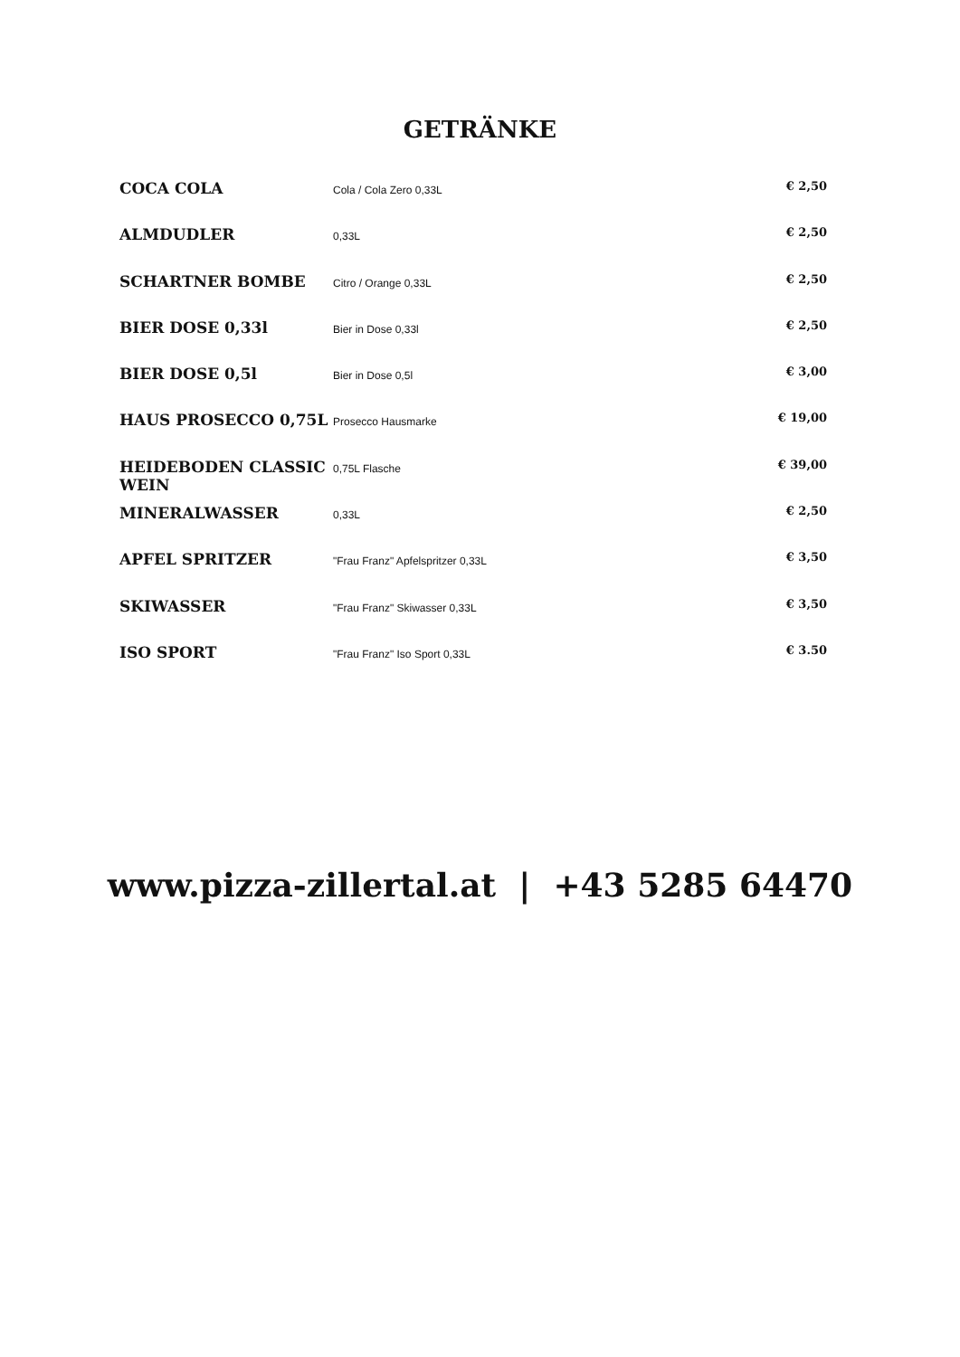GETRÄNKE
| COCA COLA | Cola / Cola Zero 0,33L | € 2,50 |
| ALMDUDLER | 0,33L | € 2,50 |
| SCHARTNER BOMBE | Citro / Orange 0,33L | € 2,50 |
| BIER DOSE 0,33l | Bier in Dose 0,33l | € 2,50 |
| BIER DOSE 0,5l | Bier in Dose 0,5l | € 3,00 |
| HAUS PROSECCO 0,75L | Prosecco Hausmarke | € 19,00 |
| HEIDEBODEN CLASSIC WEIN | 0,75L Flasche | € 39,00 |
| MINERALWASSER | 0,33L | € 2,50 |
| APFEL SPRITZER | "Frau Franz" Apfelspritzer 0,33L | € 3,50 |
| SKIWASSER | "Frau Franz" Skiwasser 0,33L | € 3,50 |
| ISO SPORT | "Frau Franz" Iso Sport 0,33L | € 3.50 |
www.pizza-zillertal.at | +43 5285 64470